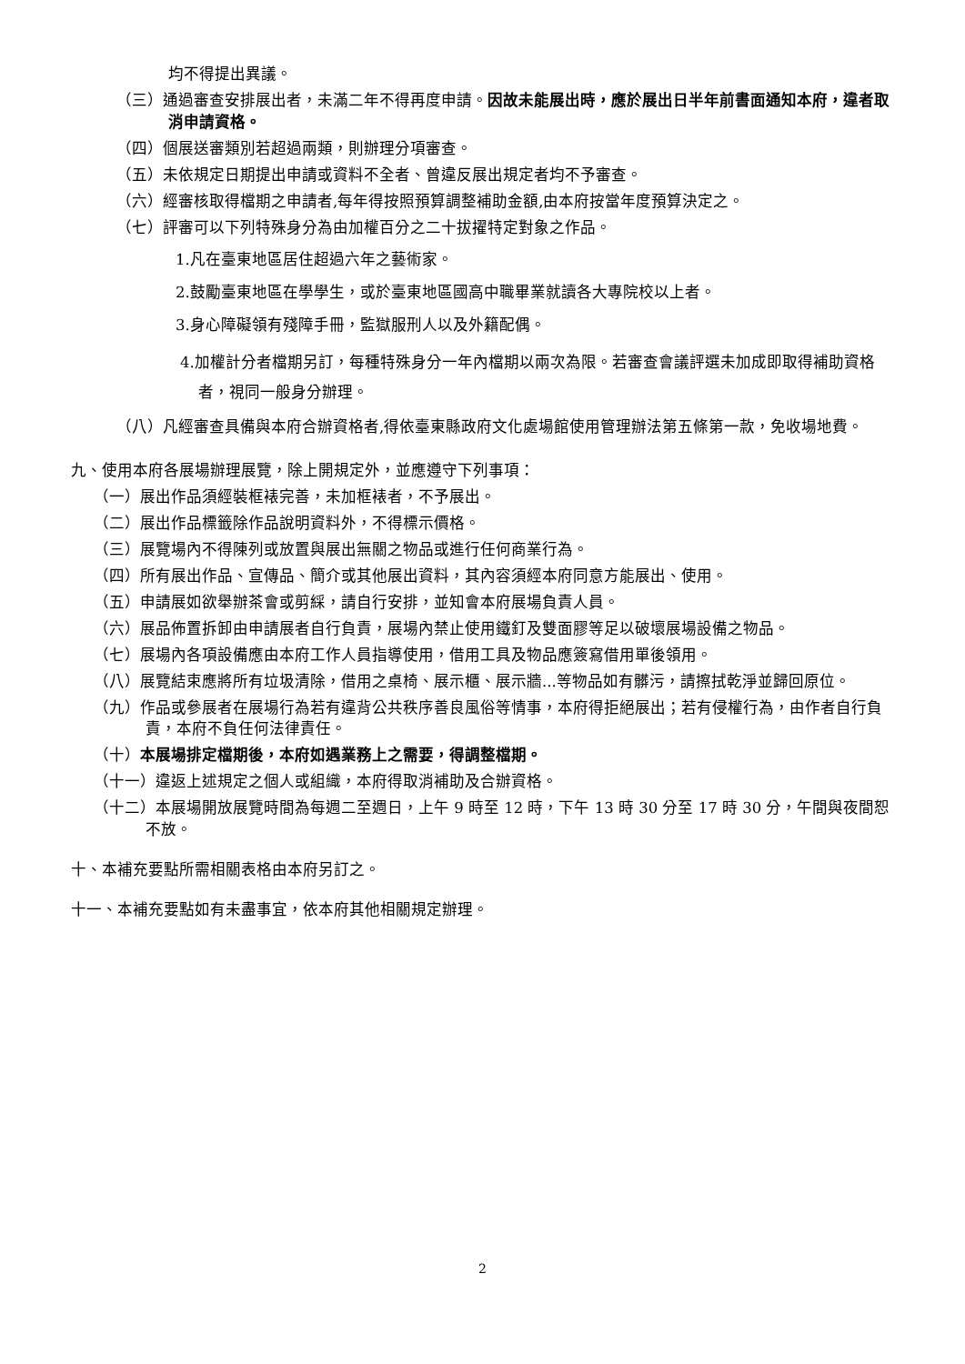均不得提出異議。
（三）通過審查安排展出者，未滿二年不得再度申請。因故未能展出時，應於展出日半年前書面通知本府，違者取消申請資格。
（四）個展送審類別若超過兩類，則辦理分項審查。
（五）未依規定日期提出申請或資料不全者、曾違反展出規定者均不予審查。
（六）經審核取得檔期之申請者,每年得按照預算調整補助金額,由本府按當年度預算決定之。
（七）評審可以下列特殊身分為由加權百分之二十拔擢特定對象之作品。
1.凡在臺東地區居住超過六年之藝術家。
2.鼓勵臺東地區在學學生，或於臺東地區國高中職畢業就讀各大專院校以上者。
3.身心障礙領有殘障手冊，監獄服刑人以及外籍配偶。
4.加權計分者檔期另訂，每種特殊身分一年內檔期以兩次為限。若審查會議評選未加成即取得補助資格者，視同一般身分辦理。
（八）凡經審查具備與本府合辦資格者,得依臺東縣政府文化處場館使用管理辦法第五條第一款，免收場地費。
九、使用本府各展場辦理展覽，除上開規定外，並應遵守下列事項：
（一）展出作品須經裝框裱完善，未加框裱者，不予展出。
（二）展出作品標籤除作品說明資料外，不得標示價格。
（三）展覽場內不得陳列或放置與展出無關之物品或進行任何商業行為。
（四）所有展出作品、宣傳品、簡介或其他展出資料，其內容須經本府同意方能展出、使用。
（五）申請展如欲舉辦茶會或剪綵，請自行安排，並知會本府展場負責人員。
（六）展品佈置拆卸由申請展者自行負責，展場內禁止使用鐵釘及雙面膠等足以破壞展場設備之物品。
（七）展場內各項設備應由本府工作人員指導使用，借用工具及物品應簽寫借用單後領用。
（八）展覽結束應將所有垃圾清除，借用之桌椅、展示櫃、展示牆...等物品如有髒污，請擦拭乾淨並歸回原位。
（九）作品或參展者在展場行為若有違背公共秩序善良風俗等情事，本府得拒絕展出；若有侵權行為，由作者自行負責，本府不負任何法律責任。
（十）本展場排定檔期後，本府如遇業務上之需要，得調整檔期。
（十一）違返上述規定之個人或組織，本府得取消補助及合辦資格。
（十二）本展場開放展覽時間為每週二至週日，上午 9 時至 12 時，下午 13 時 30 分至 17 時 30 分，午間與夜間恕不放。
十、本補充要點所需相關表格由本府另訂之。
十一、本補充要點如有未盡事宜，依本府其他相關規定辦理。
2